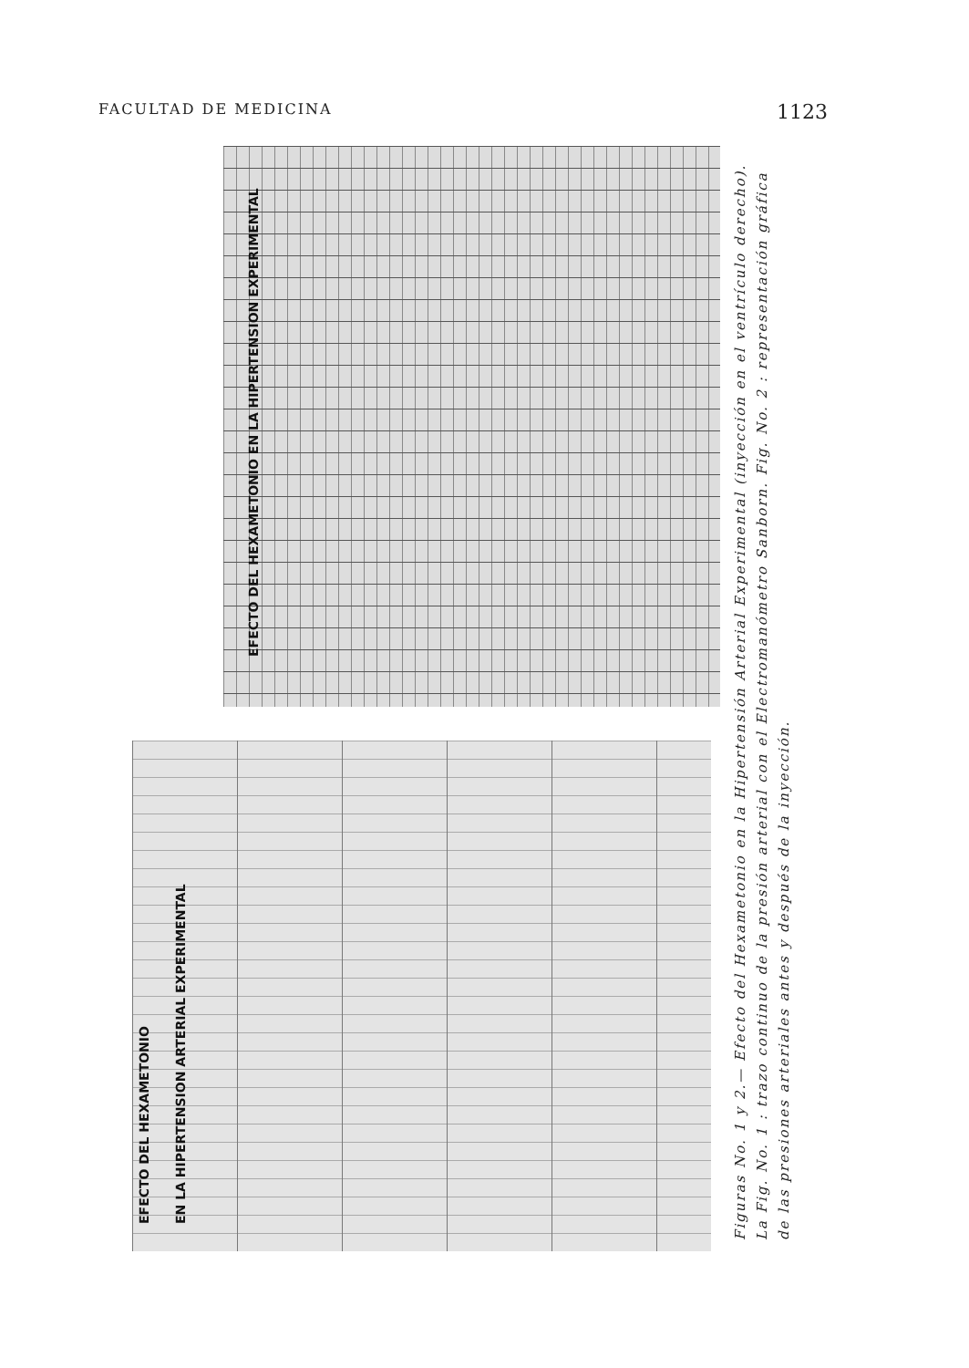FACULTAD DE MEDICINA 1123
EFECTO DEL HEXAMETONIO EN LA HIPERTENSION EXPERIMENTAL
EFECTO DEL HEXAMETONIO EN LA HIPERTENSION ARTERIAL EXPERIMENTAL
Figuras No. 1 y 2.— Efecto del Hexametonio en la Hipertensión Arterial Experimental (inyección en el ventrículo derecho). La Fig. No. 1 : trazo continuo de la presión arterial con el Electromanómetro Sanborn. Fig. No. 2 : representación gráfica de las presiones arteriales antes y después de la inyección.